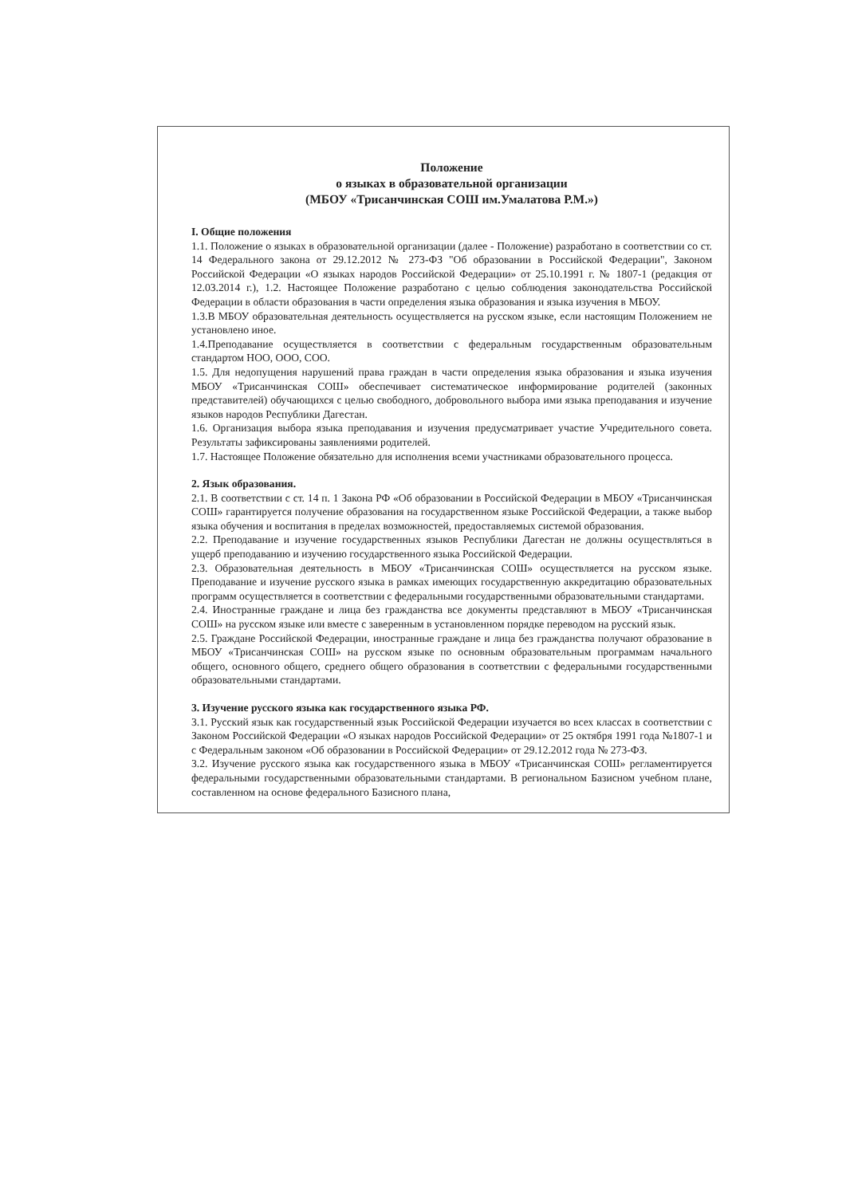Положение
о языках в образовательной организации
(МБОУ «Трисанчинская СОШ им.Умалатова Р.М.»)
I. Общие положения
1.1. Положение о языках в образовательной организации (далее - Положение) разработано в соответствии со ст. 14 Федерального закона от 29.12.2012 № 273-ФЗ "Об образовании в Российской Федерации", Законом Российской Федерации «О языках народов Российской Федерации» от 25.10.1991 г. № 1807-1 (редакция от 12.03.2014 г.), 1.2. Настоящее Положение разработано с целью соблюдения законодательства Российской Федерации в области образования в части определения языка образования и языка изучения в МБОУ.
1.3.В МБОУ образовательная деятельность осуществляется на русском языке, если настоящим Положением не установлено иное.
1.4.Преподавание осуществляется в соответствии с федеральным государственным образовательным стандартом НОО, ООО, СОО.
1.5. Для недопущения нарушений права граждан в части определения языка образования и языка изучения МБОУ «Трисанчинская СОШ» обеспечивает систематическое информирование родителей (законных представителей) обучающихся с целью свободного, добровольного выбора ими языка преподавания и изучение языков народов Республики Дагестан.
1.6. Организация выбора языка преподавания и изучения предусматривает участие Учредительного совета. Результаты зафиксированы заявлениями родителей.
1.7. Настоящее Положение обязательно для исполнения всеми участниками образовательного процесса.
2. Язык образования.
2.1. В соответствии с ст. 14 п. 1 Закона РФ «Об образовании в Российской Федерации в МБОУ «Трисанчинская СОШ» гарантируется получение образования на государственном языке Российской Федерации, а также выбор языка обучения и воспитания в пределах возможностей, предоставляемых системой образования.
2.2. Преподавание и изучение государственных языков Республики Дагестан не должны осуществляться в ущерб преподаванию и изучению государственного языка Российской Федерации.
2.3. Образовательная деятельность в МБОУ «Трисанчинская СОШ» осуществляется на русском языке. Преподавание и изучение русского языка в рамках имеющих государственную аккредитацию образовательных программ осуществляется в соответствии с федеральными государственными образовательными стандартами.
2.4. Иностранные граждане и лица без гражданства все документы представляют в МБОУ «Трисанчинская СОШ» на русском языке или вместе с заверенным в установленном порядке переводом на русский язык.
2.5. Граждане Российской Федерации, иностранные граждане и лица без гражданства получают образование в МБОУ «Трисанчинская СОШ» на русском языке по основным образовательным программам начального общего, основного общего, среднего общего образования в соответствии с федеральными государственными образовательными стандартами.
3. Изучение русского языка как государственного языка РФ.
3.1. Русский язык как государственный язык Российской Федерации изучается во всех классах в соответствии с Законом Российской Федерации «О языках народов Российской Федерации» от 25 октября 1991 года №1807-1 и с Федеральным законом «Об образовании в Российской Федерации» от 29.12.2012 года № 273-ФЗ.
3.2. Изучение русского языка как государственного языка в МБОУ «Трисанчинская СОШ» регламентируется федеральными государственными образовательными стандартами. В региональном Базисном учебном плане, составленном на основе федерального Базисного плана,